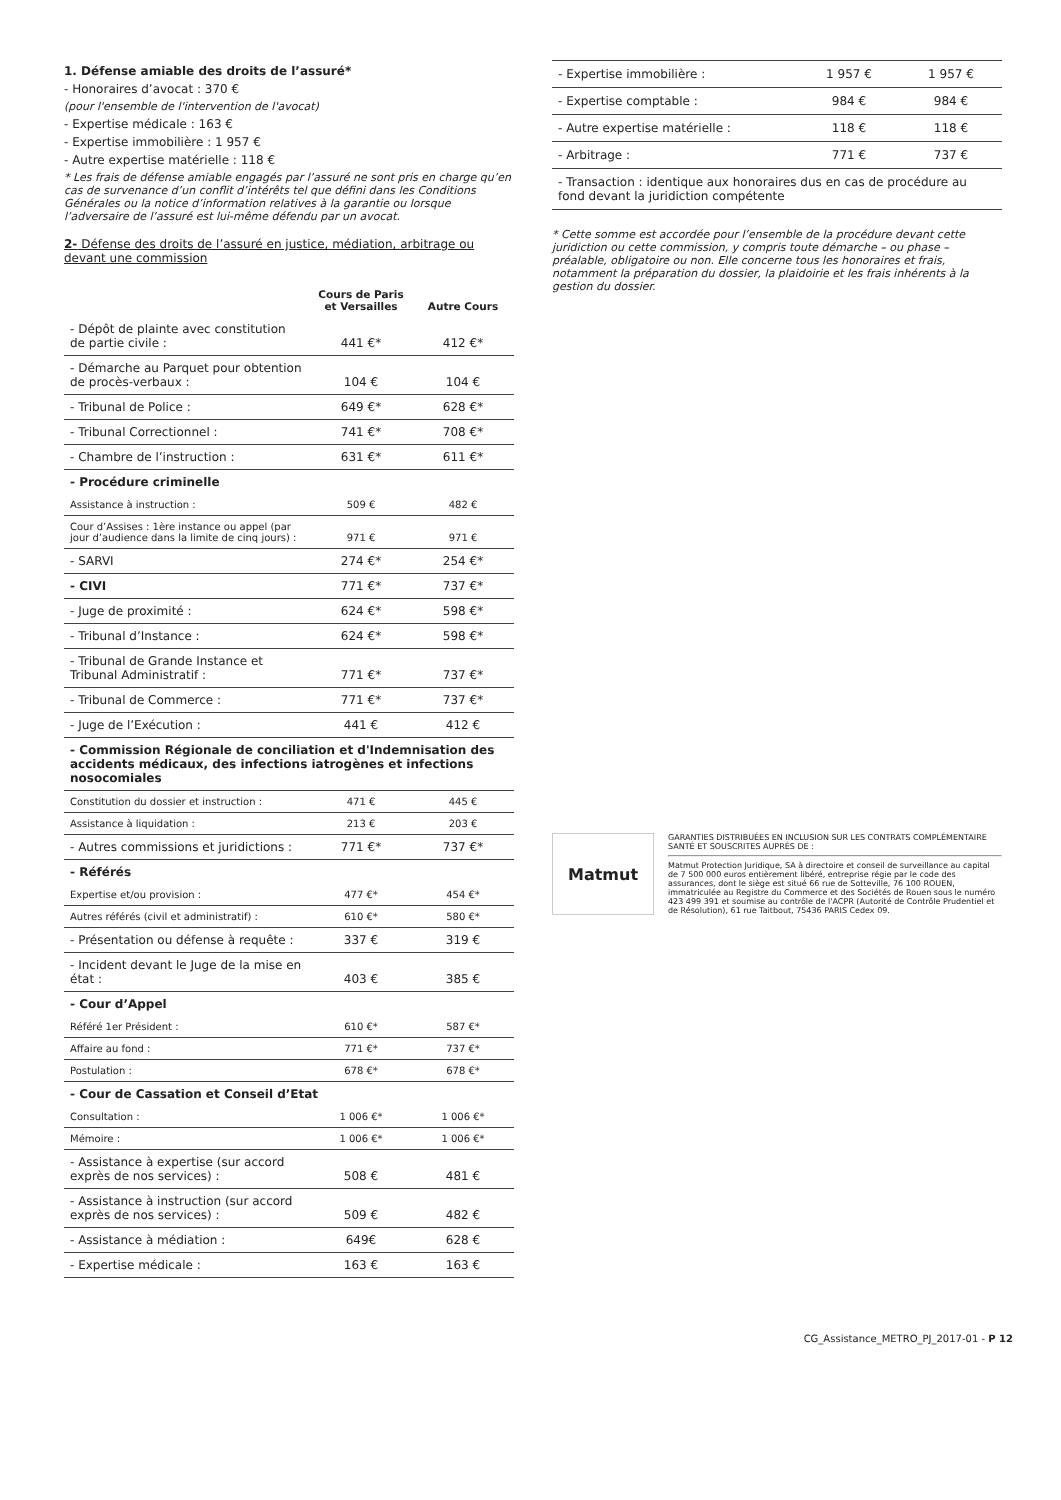1. Défense amiable des droits de l’assuré*
- Honoraires d’avocat : 370 €
(pour l'ensemble de l'intervention de l'avocat)
- Expertise médicale : 163 €
- Expertise immobilière : 1 957 €
- Autre expertise matérielle : 118 €
* Les frais de défense amiable engagés par l’assuré ne sont pris en charge qu’en cas de survenance d’un conflit d’intérêts tel que défini dans les Conditions Générales ou la notice d’information relatives à la garantie ou lorsque l’adversaire de l’assuré est lui-même défendu par un avocat.
2- Défense des droits de l’assuré en justice, médiation, arbitrage ou devant une commission
| | Cours de Paris et Versailles | Autre Cours |
| --- | --- | --- |
| - Dépôt de plainte avec constitution de partie civile : | 441 €* | 412 €* |
| - Démarche au Parquet pour obtention de procès-verbaux : | 104 € | 104 € |
| - Tribunal de Police : | 649 €* | 628 €* |
| - Tribunal Correctionnel : | 741 €* | 708 €* |
| - Chambre de l’instruction : | 631 €* | 611 €* |
| - Procédure criminelle | | |
| Assistance à instruction : | 509 € | 482 € |
| Cour d’Assises : 1ère instance ou appel (par jour d’audience dans la limite de cinq jours) : | 971 € | 971 € |
| - SARVI | 274 €* | 254 €* |
| - CIVI | 771 €* | 737 €* |
| - Juge de proximité : | 624 €* | 598 €* |
| - Tribunal d’Instance : | 624 €* | 598 €* |
| - Tribunal de Grande Instance et Tribunal Administratif : | 771 €* | 737 €* |
| - Tribunal de Commerce : | 771 €* | 737 €* |
| - Juge de l’Exécution : | 441 € | 412 € |
| - Commission Régionale de conciliation et d'Indemnisation des accidents médicaux, des infections iatrogènes et infections nosocomiales | | |
| Constitution du dossier et instruction : | 471 € | 445 € |
| Assistance à liquidation : | 213 € | 203 € |
| - Autres commissions et juridictions : | 771 €* | 737 €* |
| - Référés | | |
| Expertise et/ou provision : | 477 €* | 454 €* |
| Autres référés (civil et administratif) : | 610 €* | 580 €* |
| - Présentation ou défense à requête : | 337 € | 319 € |
| - Incident devant le Juge de la mise en état : | 403 € | 385 € |
| - Cour d’Appel | | |
| Référé 1er Président : | 610 €* | 587 €* |
| Affaire au fond : | 771 €* | 737 €* |
| Postulation : | 678 €* | 678 €* |
| - Cour de Cassation et Conseil d’Etat | | |
| Consultation : | 1 006 €* | 1 006 €* |
| Mémoire : | 1 006 €* | 1 006 €* |
| - Assistance à expertise (sur accord exprès de nos services) : | 508 € | 481 € |
| - Assistance à instruction (sur accord exprès de nos services) : | 509 € | 482 € |
| - Assistance à médiation : | 649€ | 628 € |
| - Expertise médicale : | 163 € | 163 € |
| - Expertise immobilière : | 1 957 € | 1 957 € |
| - Expertise comptable : | 984 € | 984 € |
| - Autre expertise matérielle : | 118 € | 118 € |
| - Arbitrage : | 771 € | 737 € |
| - Transaction : identique aux honoraires dus en cas de procédure au fond devant la juridiction compétente | | |
* Cette somme est accordée pour l’ensemble de la procédure devant cette juridiction ou cette commission, y compris toute démarche – ou phase – préalable, obligatoire ou non. Elle concerne tous les honoraires et frais, notamment la préparation du dossier, la plaidoirie et les frais inhérents à la gestion du dossier.
Matmut
GARANTIES DISTRIBUÉES EN INCLUSION SUR LES CONTRATS COMPLÉMENTAIRE SANTÉ ET SOUSCRITES AUPRÈS DE :
Matmut Protection Juridique, SA à directoire et conseil de surveillance au capital de 7 500 000 euros entièrement libéré, entreprise régie par le code des assurances, dont le siège est situé 66 rue de Sotteville, 76 100 ROUEN, immatriculée au Registre du Commerce et des Sociétés de Rouen sous le numéro 423 499 391 et soumise au contrôle de l'ACPR (Autorité de Contrôle Prudentiel et de Résolution), 61 rue Taitbout, 75436 PARIS Cedex 09.
CG_Assistance_METRO_PJ_2017-01 - P 12